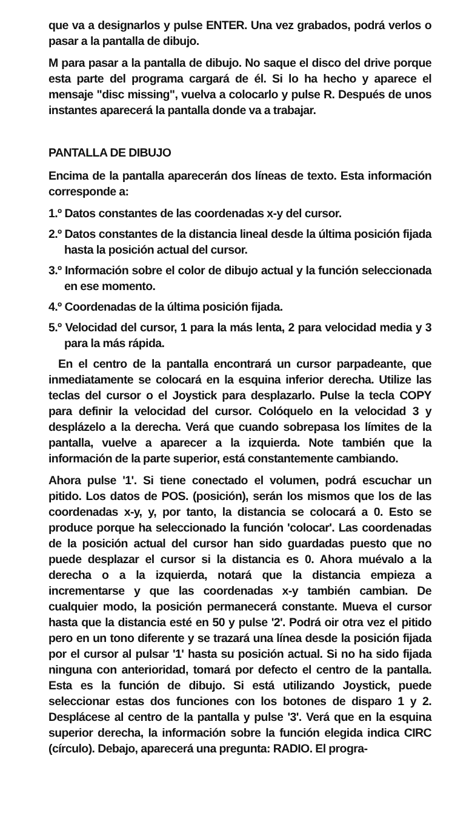que va a designarlos y pulse ENTER. Una vez grabados, podrá verlos o pasar a la pantalla de dibujo.
M para pasar a la pantalla de dibujo. No saque el disco del drive porque esta parte del programa cargará de él. Si lo ha hecho y aparece el mensaje "disc missing", vuelva a colocarlo y pulse R. Después de unos instantes aparecerá la pantalla donde va a trabajar.
PANTALLA DE DIBUJO
Encima de la pantalla aparecerán dos líneas de texto. Esta información corresponde a:
1.º Datos constantes de las coordenadas x-y del cursor.
2.º Datos constantes de la distancia lineal desde la última posición fijada hasta la posición actual del cursor.
3.º Información sobre el color de dibujo actual y la función seleccionada en ese momento.
4.º Coordenadas de la última posición fijada.
5.º Velocidad del cursor, 1 para la más lenta, 2 para velocidad media y 3 para la más rápida.
En el centro de la pantalla encontrará un cursor parpadeante, que inmediatamente se colocará en la esquina inferior derecha. Utilize las teclas del cursor o el Joystick para desplazarlo. Pulse la tecla COPY para definir la velocidad del cursor. Colóquelo en la velocidad 3 y desplázelo a la derecha. Verá que cuando sobrepasa los límites de la pantalla, vuelve a aparecer a la izquierda. Note también que la información de la parte superior, está constantemente cambiando.
Ahora pulse '1'. Si tiene conectado el volumen, podrá escuchar un pitido. Los datos de POS. (posición), serán los mismos que los de las coordenadas x-y, y, por tanto, la distancia se colocará a 0. Esto se produce porque ha seleccionado la función 'colocar'. Las coordenadas de la posición actual del cursor han sido guardadas puesto que no puede desplazar el cursor si la distancia es 0. Ahora muévalo a la derecha o a la izquierda, notará que la distancia empieza a incrementarse y que las coordenadas x-y también cambian. De cualquier modo, la posición permanecerá constante. Mueva el cursor hasta que la distancia esté en 50 y pulse '2'. Podrá oir otra vez el pitido pero en un tono diferente y se trazará una línea desde la posición fijada por el cursor al pulsar '1' hasta su posición actual. Si no ha sido fijada ninguna con anterioridad, tomará por defecto el centro de la pantalla. Esta es la función de dibujo. Si está utilizando Joystick, puede seleccionar estas dos funciones con los botones de disparo 1 y 2. Desplácese al centro de la pantalla y pulse '3'. Verá que en la esquina superior derecha, la información sobre la función elegida indica CIRC (círculo). Debajo, aparecerá una pregunta: RADIO. El progra-